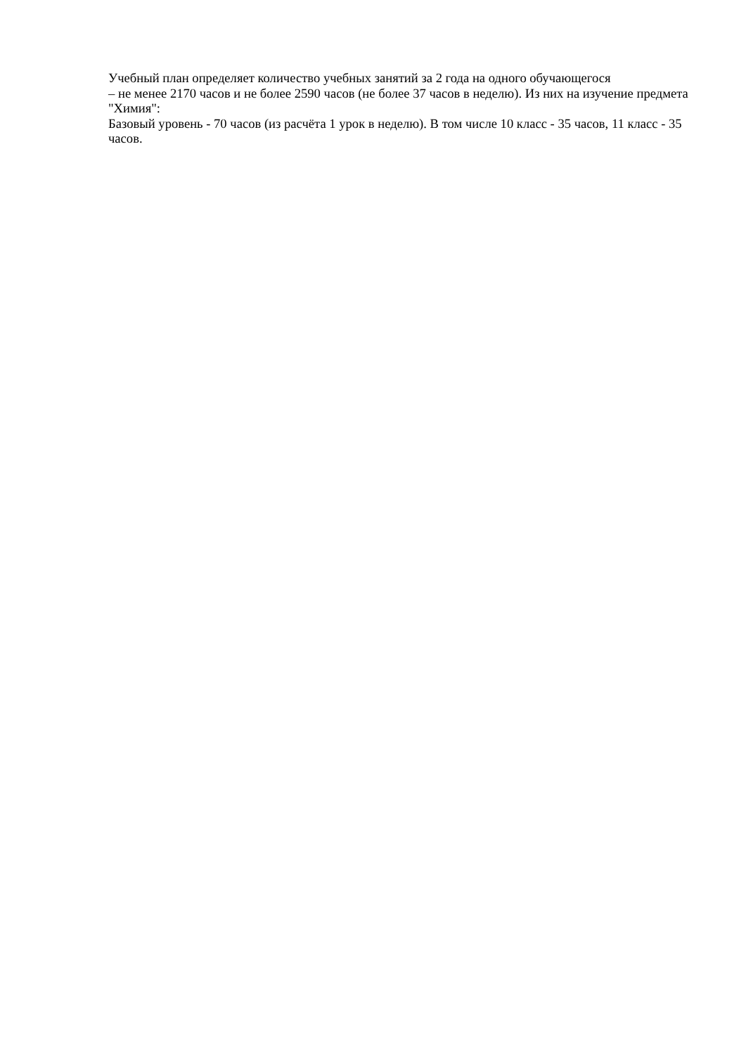Учебный план определяет количество учебных занятий за 2 года на одного обучающегося
– не менее 2170 часов и не более 2590 часов (не более 37 часов в неделю). Из них на изучение предмета "Химия":
Базовый уровень - 70 часов (из расчёта 1 урок в неделю). В том числе 10 класс - 35 часов, 11 класс - 35 часов.